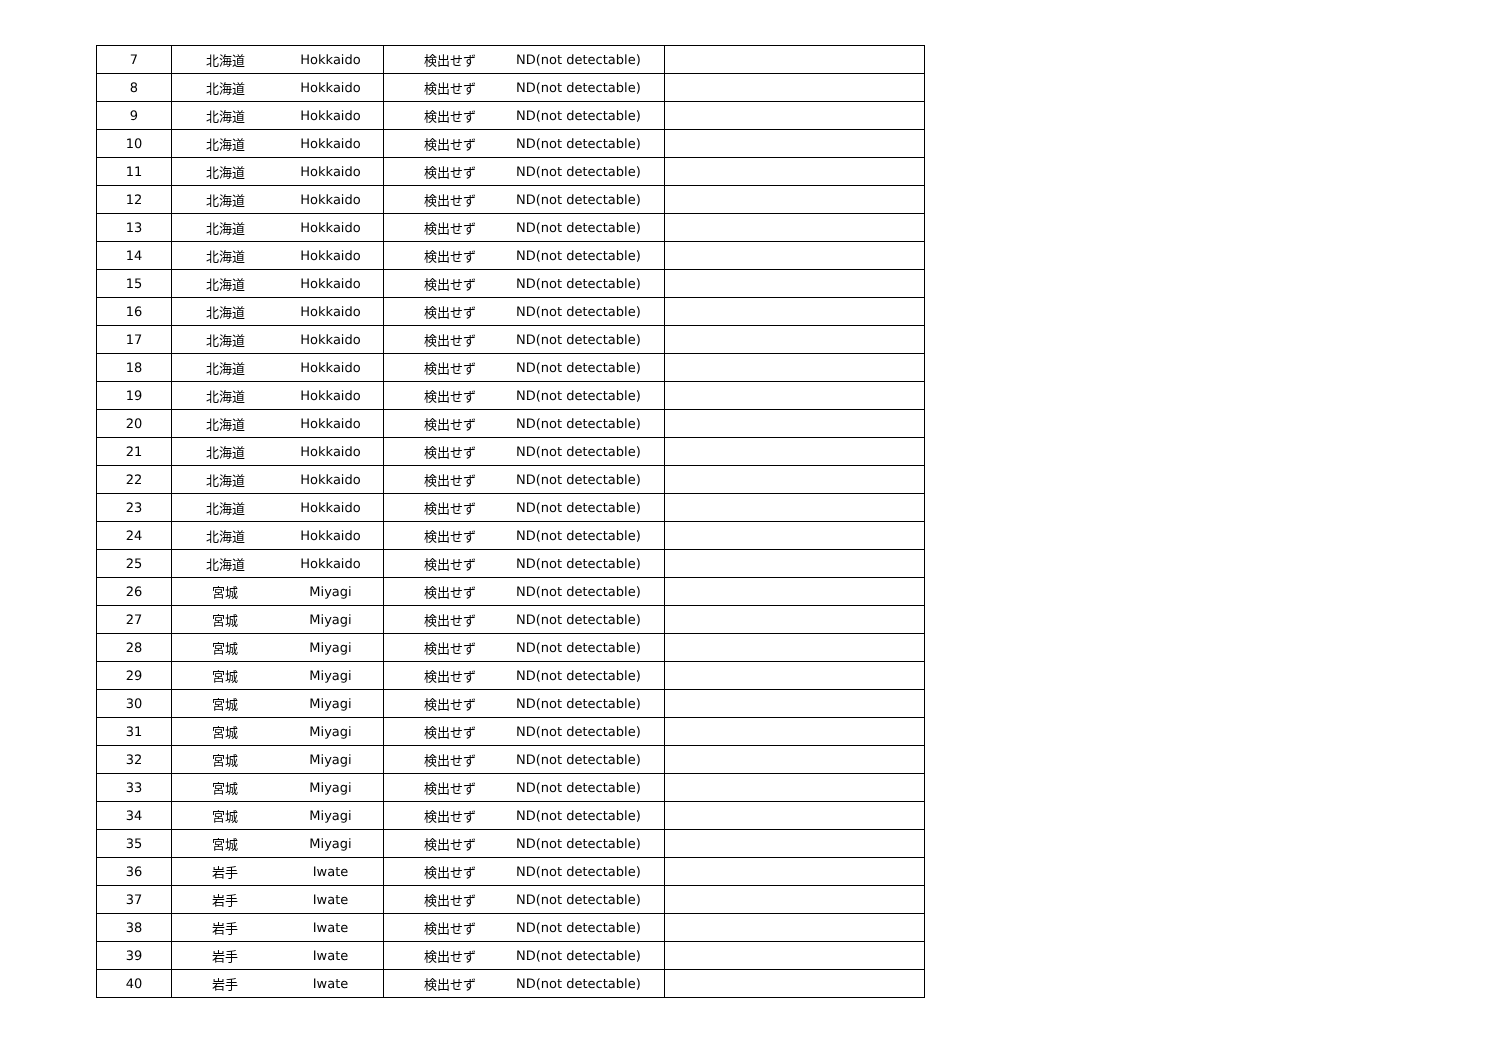| 7 | 北海道 | Hokkaido | 検出せず | ND(not detectable) | |
| 8 | 北海道 | Hokkaido | 検出せず | ND(not detectable) | |
| 9 | 北海道 | Hokkaido | 検出せず | ND(not detectable) | |
| 10 | 北海道 | Hokkaido | 検出せず | ND(not detectable) | |
| 11 | 北海道 | Hokkaido | 検出せず | ND(not detectable) | |
| 12 | 北海道 | Hokkaido | 検出せず | ND(not detectable) | |
| 13 | 北海道 | Hokkaido | 検出せず | ND(not detectable) | |
| 14 | 北海道 | Hokkaido | 検出せず | ND(not detectable) | |
| 15 | 北海道 | Hokkaido | 検出せず | ND(not detectable) | |
| 16 | 北海道 | Hokkaido | 検出せず | ND(not detectable) | |
| 17 | 北海道 | Hokkaido | 検出せず | ND(not detectable) | |
| 18 | 北海道 | Hokkaido | 検出せず | ND(not detectable) | |
| 19 | 北海道 | Hokkaido | 検出せず | ND(not detectable) | |
| 20 | 北海道 | Hokkaido | 検出せず | ND(not detectable) | |
| 21 | 北海道 | Hokkaido | 検出せず | ND(not detectable) | |
| 22 | 北海道 | Hokkaido | 検出せず | ND(not detectable) | |
| 23 | 北海道 | Hokkaido | 検出せず | ND(not detectable) | |
| 24 | 北海道 | Hokkaido | 検出せず | ND(not detectable) | |
| 25 | 北海道 | Hokkaido | 検出せず | ND(not detectable) | |
| 26 | 宮城 | Miyagi | 検出せず | ND(not detectable) | |
| 27 | 宮城 | Miyagi | 検出せず | ND(not detectable) | |
| 28 | 宮城 | Miyagi | 検出せず | ND(not detectable) | |
| 29 | 宮城 | Miyagi | 検出せず | ND(not detectable) | |
| 30 | 宮城 | Miyagi | 検出せず | ND(not detectable) | |
| 31 | 宮城 | Miyagi | 検出せず | ND(not detectable) | |
| 32 | 宮城 | Miyagi | 検出せず | ND(not detectable) | |
| 33 | 宮城 | Miyagi | 検出せず | ND(not detectable) | |
| 34 | 宮城 | Miyagi | 検出せず | ND(not detectable) | |
| 35 | 宮城 | Miyagi | 検出せず | ND(not detectable) | |
| 36 | 岩手 | Iwate | 検出せず | ND(not detectable) | |
| 37 | 岩手 | Iwate | 検出せず | ND(not detectable) | |
| 38 | 岩手 | Iwate | 検出せず | ND(not detectable) | |
| 39 | 岩手 | Iwate | 検出せず | ND(not detectable) | |
| 40 | 岩手 | Iwate | 検出せず | ND(not detectable) | |